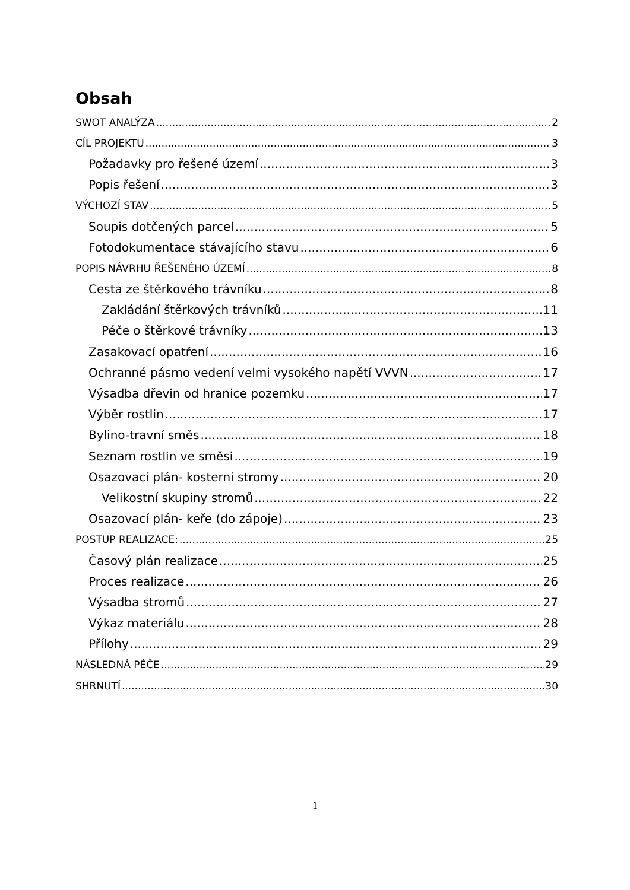Obsah
SWOT ANALÝZA 2
CÍL PROJEKTU 3
Požadavky pro řešené území 3
Popis řešení 3
VÝCHOZÍ STAV 5
Soupis dotčených parcel 5
Fotodokumentace stávajícího stavu 6
POPIS NÁVRHU ŘEŠENÉHO ÚZEMÍ 8
Cesta ze štěrkového trávníku 8
Zakládání štěrkových trávníků 11
Péče o štěrkové trávníky 13
Zasakovací opatření 16
Ochranné pásmo vedení velmi vysokého napětí VVVN 17
Výsadba dřevin od hranice pozemku 17
Výběr rostlin 17
Bylino-travní směs 18
Seznam rostlin ve směsi 19
Osazovací plán- kosterní stromy 20
Velikostní skupiny stromů 22
Osazovací plán- keře (do zápoje) 23
POSTUP REALIZACE: 25
Časový plán realizace 25
Proces realizace 26
Výsadba stromů 27
Výkaz materiálu 28
Přílohy 29
NÁSLEDNÁ PÉČE 29
SHRNUTÍ 30
1